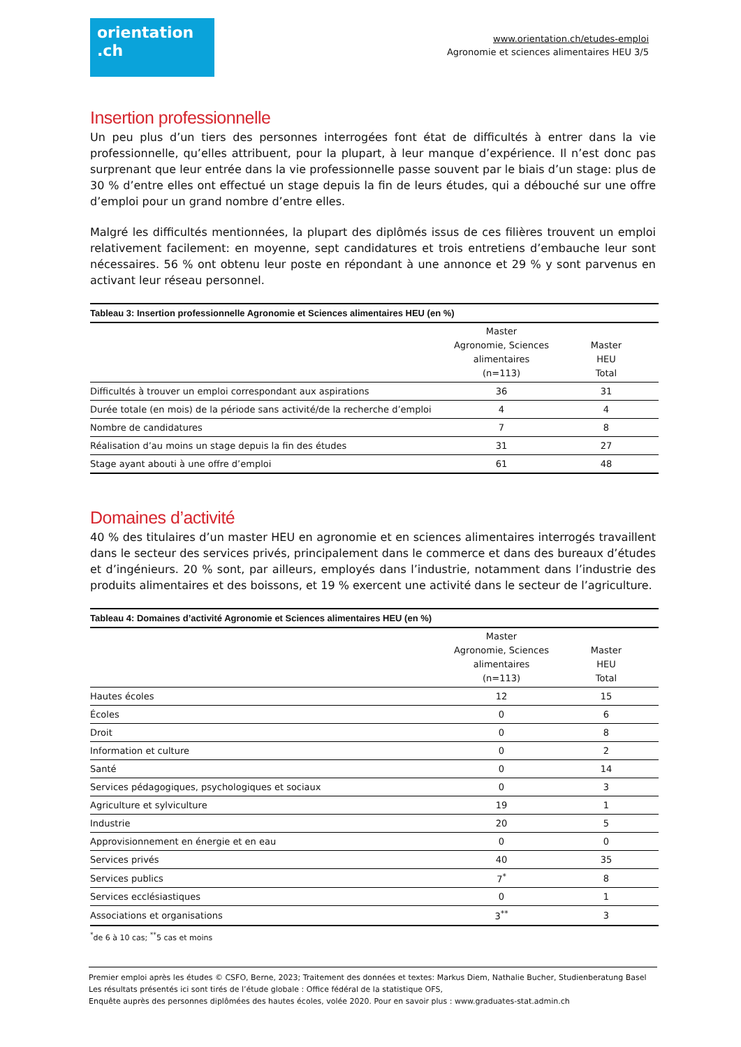orientation
.ch
www.orientation.ch/etudes-emploi
Agronomie et sciences alimentaires HEU 3/5
Insertion professionnelle
Un peu plus d’un tiers des personnes interrogées font état de difficultés à entrer dans la vie professionnelle, qu’elles attribuent, pour la plupart, à leur manque d’expérience. Il n’est donc pas surprenant que leur entrée dans la vie professionnelle passe souvent par le biais d’un stage: plus de 30 % d’entre elles ont effectué un stage depuis la fin de leurs études, qui a débouché sur une offre d’emploi pour un grand nombre d’entre elles.
Malgré les difficultés mentionnées, la plupart des diplômés issus de ces filières trouvent un emploi relativement facilement: en moyenne, sept candidatures et trois entretiens d’embauche leur sont nécessaires. 56 % ont obtenu leur poste en répondant à une annonce et 29 % y sont parvenus en activant leur réseau personnel.
Tableau 3: Insertion professionnelle Agronomie et Sciences alimentaires HEU (en %)
| | Master Agronomie, Sciences alimentaires (n=113) | Master HEU Total |
| --- | --- | --- |
| Difficultés à trouver un emploi correspondant aux aspirations | 36 | 31 |
| Durée totale (en mois) de la période sans activité/de la recherche d’emploi | 4 | 4 |
| Nombre de candidatures | 7 | 8 |
| Réalisation d’au moins un stage depuis la fin des études | 31 | 27 |
| Stage ayant abouti à une offre d’emploi | 61 | 48 |
Domaines d’activité
40 % des titulaires d’un master HEU en agronomie et en sciences alimentaires interrogés travaillent dans le secteur des services privés, principalement dans le commerce et dans des bureaux d’études et d’ingénieurs. 20 % sont, par ailleurs, employés dans l’industrie, notamment dans l’industrie des produits alimentaires et des boissons, et 19 % exercent une activité dans le secteur de l’agriculture.
Tableau 4: Domaines d’activité Agronomie et Sciences alimentaires HEU (en %)
| | Master Agronomie, Sciences alimentaires (n=113) | Master HEU Total |
| --- | --- | --- |
| Hautes écoles | 12 | 15 |
| Écoles | 0 | 6 |
| Droit | 0 | 8 |
| Information et culture | 0 | 2 |
| Santé | 0 | 14 |
| Services pédagogiques, psychologiques et sociaux | 0 | 3 |
| Agriculture et sylviculture | 19 | 1 |
| Industrie | 20 | 5 |
| Approvisionnement en énergie et en eau | 0 | 0 |
| Services privés | 40 | 35 |
| Services publics | 7<sup>*</sup> | 8 |
| Services ecclésiastiques | 0 | 1 |
| Associations et organisations | 3<sup>**</sup> | 3 |
<sup>*</sup> de 6 à 10 cas; <sup>**</sup>5 cas et moins
Premier emploi après les études © CSFO, Berne, 2023; Traitement des données et textes: Markus Diem, Nathalie Bucher, Studienberatung Basel
Les résultats présentés ici sont tirés de l’étude globale : Office fédéral de la statistique OFS,
Enquête auprès des personnes diplômées des hautes écoles, volée 2020. Pour en savoir plus : www.graduates-stat.admin.ch